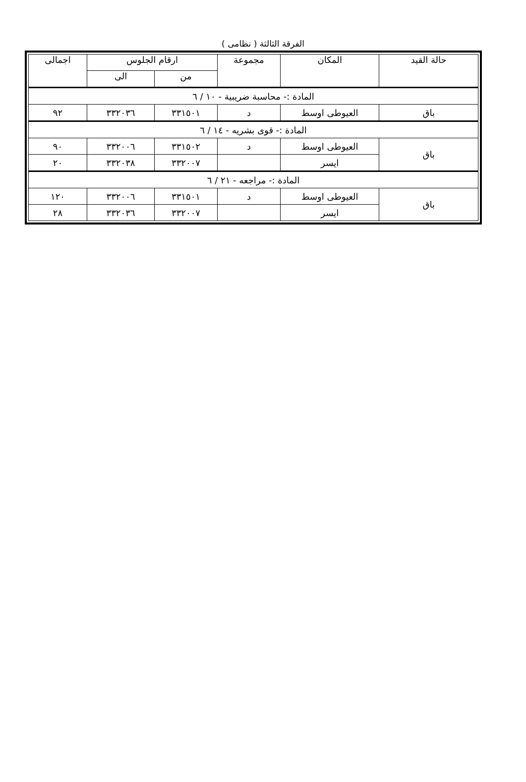الفرقة الثالثة ( نظامى )
| حالة القيد | المكان | مجموعة | ارقام الجلوس | | اجمالى |
| --- | --- | --- | --- | --- | --- |
| | | | من | الى | |
| المادة :- محاسبة ضريبية - ١٠ / ٦ | | | | | |
| باق | العيوطى اوسط | د | ٣٣١٥٠١ | ٣٣٢٠٣٦ | ٩٢ |
| المادة :- قوى بشريه - ١٤ / ٦ | | | | | |
| باق | العيوطى اوسط | د | ٣٣١٥٠٢ | ٣٣٢٠٠٦ | ٩٠ |
| | ايسر | | ٣٣٢٠٠٧ | ٣٣٢٠٣٨ | ٢٠ |
| المادة :- مراجعه - ٢١ / ٦ | | | | | |
| باق | العيوطى اوسط | د | ٣٣١٥٠١ | ٣٣٢٠٠٦ | ١٢٠ |
| | ايسر | | ٣٣٢٠٠٧ | ٣٣٢٠٣٦ | ٢٨ |